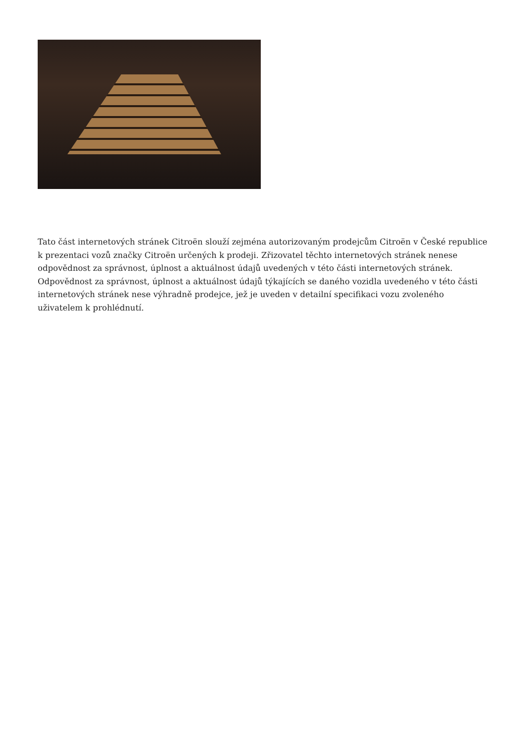Tato část internetových stránek Citroën slouží zejména autorizovaným prodejcům Citroën v České republice k prezentaci vozů značky Citroën určených k prodeji. Zřizovatel těchto internetových stránek nenese odpovědnost za správnost, úplnost a aktuálnost údajů uvedených v této části internetových stránek. Odpovědnost za správnost, úplnost a aktuálnost údajů týkajících se daného vozidla uvedeného v této části internetových stránek nese výhradně prodejce, jež je uveden v detailní specifikaci vozu zvoleného uživatelem k prohlédnutí.